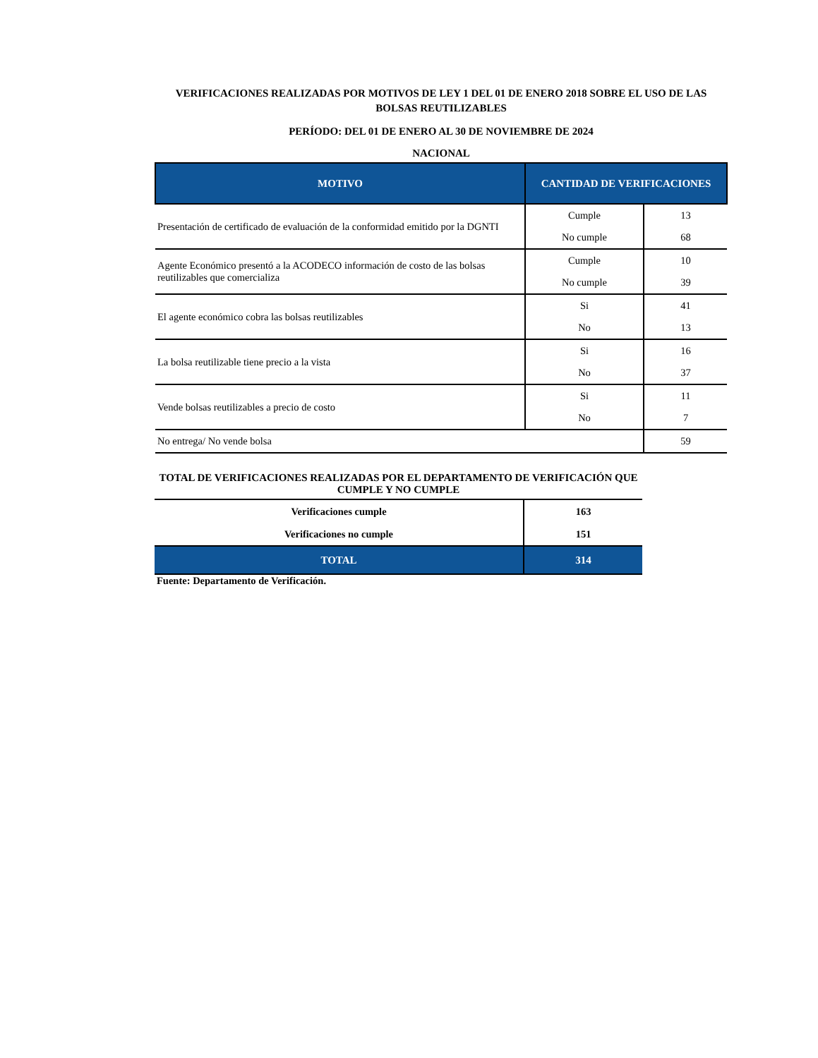VERIFICACIONES REALIZADAS POR MOTIVOS DE LEY 1 DEL 01 DE ENERO 2018 SOBRE EL USO DE LAS BOLSAS REUTILIZABLES
PERÍODO: DEL 01 DE ENERO AL 30 DE NOVIEMBRE DE 2024
NACIONAL
| MOTIVO | CANTIDAD DE VERIFICACIONES | |
| --- | --- | --- |
| Presentación de certificado de evaluación de la conformidad emitido por la DGNTI | Cumple | 13 |
| | No cumple | 68 |
| Agente Económico presentó a la ACODECO información de costo de las bolsas reutilizables que comercializa | Cumple | 10 |
| | No cumple | 39 |
| El agente económico cobra las bolsas reutilizables | Si | 41 |
| | No | 13 |
| La bolsa reutilizable tiene precio a la vista | Si | 16 |
| | No | 37 |
| Vende bolsas reutilizables a precio de costo | Si | 11 |
| | No | 7 |
| No entrega/ No vende bolsa | | 59 |
TOTAL DE VERIFICACIONES REALIZADAS POR EL DEPARTAMENTO DE VERIFICACIÓN QUE CUMPLE Y NO CUMPLE
| Verificaciones cumple | 163 |
| Verificaciones no cumple | 151 |
| TOTAL | 314 |
Fuente: Departamento de Verificación.